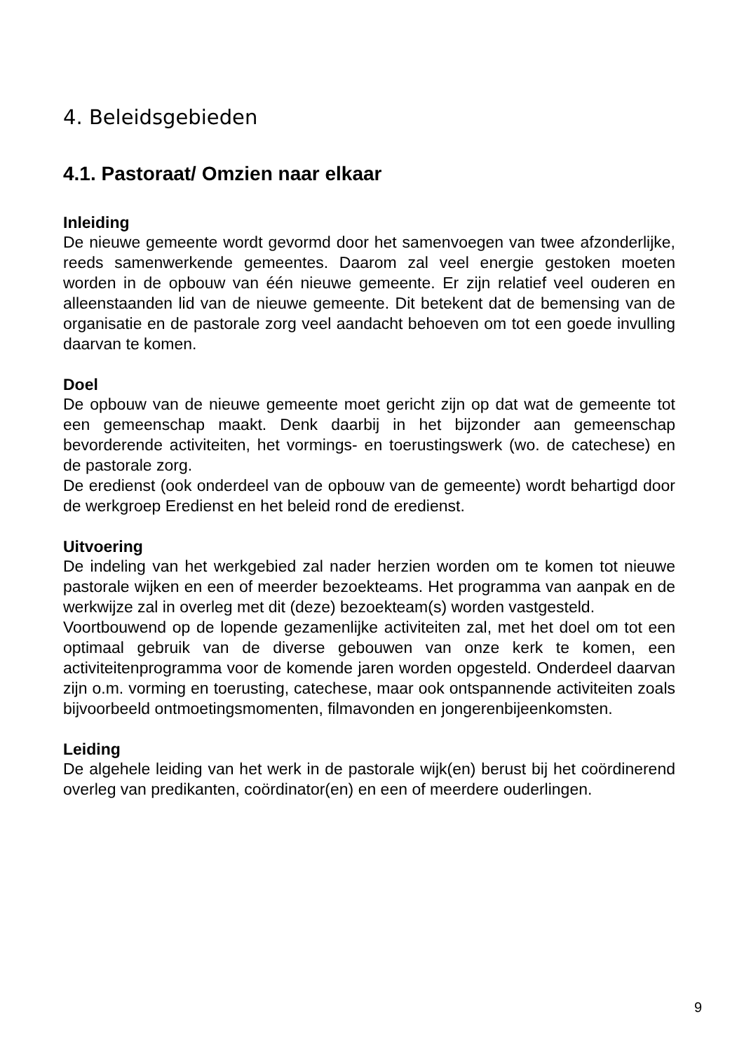4. Beleidsgebieden
4.1. Pastoraat/ Omzien naar elkaar
Inleiding
De nieuwe gemeente wordt gevormd door het samenvoegen van twee afzonderlijke, reeds samenwerkende gemeentes. Daarom zal veel energie gestoken moeten worden in de opbouw van één nieuwe gemeente. Er zijn relatief veel ouderen en alleenstaanden lid van de nieuwe gemeente. Dit betekent dat de bemensing van de organisatie en de pastorale zorg veel aandacht behoeven om tot een goede invulling daarvan te komen.
Doel
De opbouw van de nieuwe gemeente moet gericht zijn op dat wat de gemeente tot een gemeenschap maakt. Denk daarbij in het bijzonder aan gemeenschap bevorderende activiteiten, het vormings- en toerustingswerk (wo. de catechese) en de pastorale zorg.
De eredienst (ook onderdeel van de opbouw van de gemeente) wordt behartigd door de werkgroep Eredienst en het beleid rond de eredienst.
Uitvoering
De indeling van het werkgebied zal nader herzien worden om te komen tot nieuwe pastorale wijken en een of meerder bezoekteams. Het programma van aanpak en de werkwijze zal in overleg met dit (deze) bezoekteam(s) worden vastgesteld.
Voortbouwend op de lopende gezamenlijke activiteiten zal, met het doel om tot een optimaal gebruik van de diverse gebouwen van onze kerk te komen, een activiteitenprogramma voor de komende jaren worden opgesteld. Onderdeel daarvan zijn o.m. vorming en toerusting, catechese, maar ook ontspannende activiteiten zoals bijvoorbeeld ontmoetingsmomenten, filmavonden en jongerenbijeenkomsten.
Leiding
De algehele leiding van het werk in de pastorale wijk(en) berust bij het coördinerend overleg van predikanten, coördinator(en) en een of meerdere ouderlingen.
9